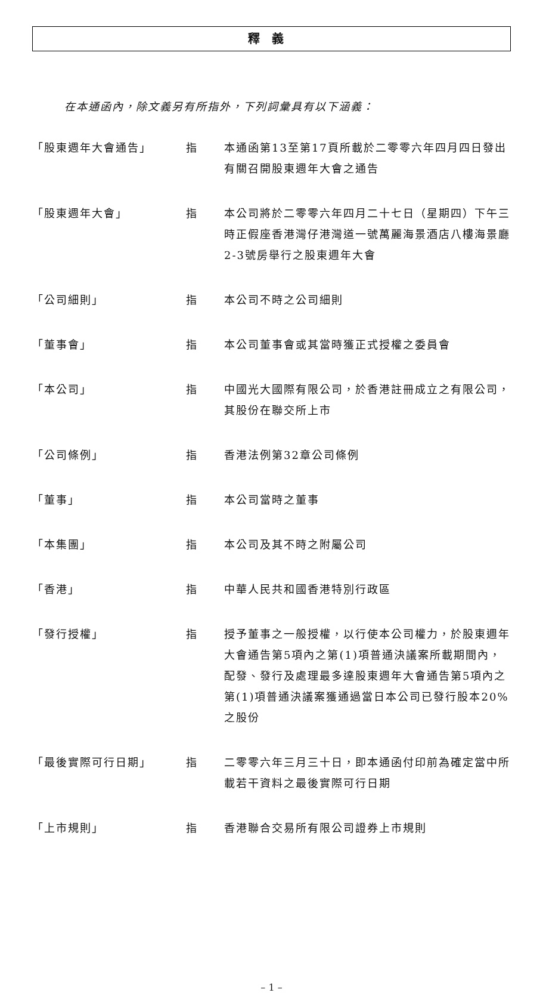釋義
在本通函內，除文義另有所指外，下列詞彙具有以下涵義：
| 「股東週年大會通告」 | 指 | 本通函第13至第17頁所載於二零零六年四月四日發出有關召開股東週年大會之通告 |
| 「股東週年大會」 | 指 | 本公司將於二零零六年四月二十七日（星期四）下午三時正假座香港灣仔港灣道一號萬麗海景酒店八樓海景廳2-3號房舉行之股東週年大會 |
| 「公司細則」 | 指 | 本公司不時之公司細則 |
| 「董事會」 | 指 | 本公司董事會或其當時獲正式授權之委員會 |
| 「本公司」 | 指 | 中國光大國際有限公司，於香港註冊成立之有限公司，其股份在聯交所上市 |
| 「公司條例」 | 指 | 香港法例第32章公司條例 |
| 「董事」 | 指 | 本公司當時之董事 |
| 「本集團」 | 指 | 本公司及其不時之附屬公司 |
| 「香港」 | 指 | 中華人民共和國香港特別行政區 |
| 「發行授權」 | 指 | 授予董事之一般授權，以行使本公司權力，於股東週年大會通告第5項內之第(1)項普通決議案所載期間內，配發、發行及處理最多達股東週年大會通告第5項內之第(1)項普通決議案獲通過當日本公司已發行股本20%之股份 |
| 「最後實際可行日期」 | 指 | 二零零六年三月三十日，即本通函付印前為確定當中所載若干資料之最後實際可行日期 |
| 「上市規則」 | 指 | 香港聯合交易所有限公司證券上市規則 |
– 1 –